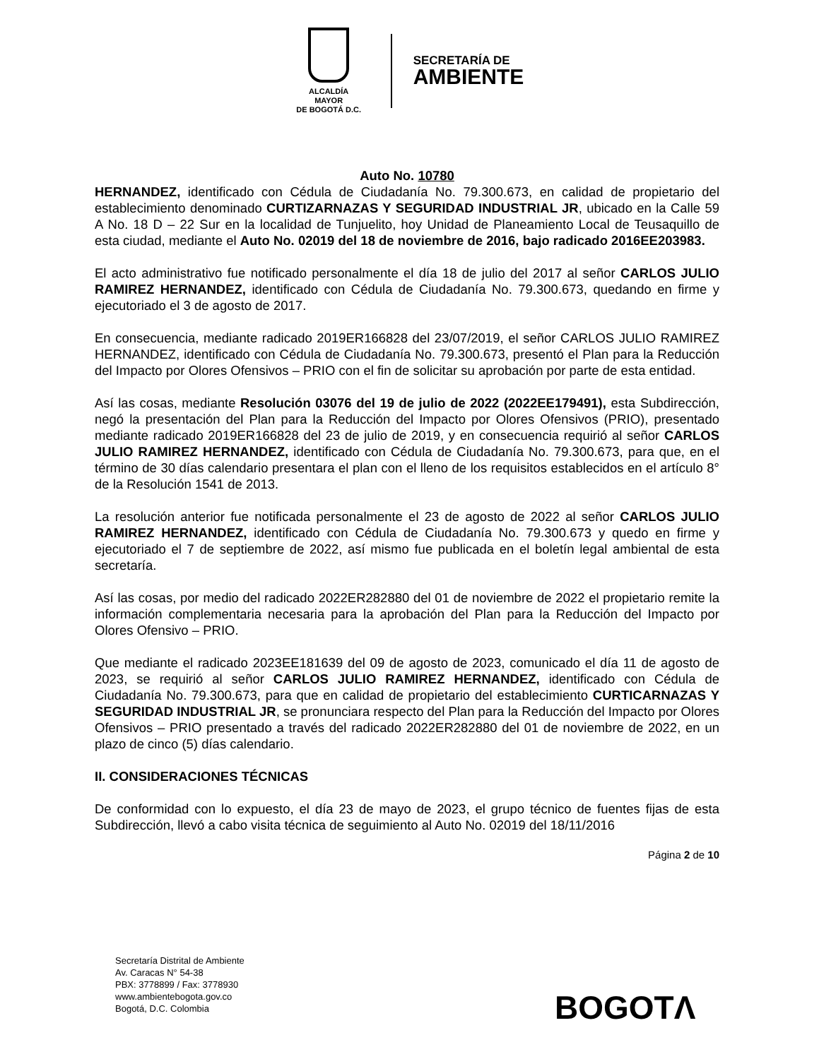ALCALDÍA MAYOR
DE BOGOTÁ D.C.
SECRETARÍA DE
AMBIENTE
Auto No. 10780
HERNANDEZ, identificado con Cédula de Ciudadanía No. 79.300.673, en calidad de propietario del establecimiento denominado CURTIZARNAZAS Y SEGURIDAD INDUSTRIAL JR, ubicado en la Calle 59 A No. 18 D – 22 Sur en la localidad de Tunjuelito, hoy Unidad de Planeamiento Local de Teusaquillo de esta ciudad, mediante el Auto No. 02019 del 18 de noviembre de 2016, bajo radicado 2016EE203983.
El acto administrativo fue notificado personalmente el día 18 de julio del 2017 al señor CARLOS JULIO RAMIREZ HERNANDEZ, identificado con Cédula de Ciudadanía No. 79.300.673, quedando en firme y ejecutoriado el 3 de agosto de 2017.
En consecuencia, mediante radicado 2019ER166828 del 23/07/2019, el señor CARLOS JULIO RAMIREZ HERNANDEZ, identificado con Cédula de Ciudadanía No. 79.300.673, presentó el Plan para la Reducción del Impacto por Olores Ofensivos – PRIO con el fin de solicitar su aprobación por parte de esta entidad.
Así las cosas, mediante Resolución 03076 del 19 de julio de 2022 (2022EE179491), esta Subdirección, negó la presentación del Plan para la Reducción del Impacto por Olores Ofensivos (PRIO), presentado mediante radicado 2019ER166828 del 23 de julio de 2019, y en consecuencia requirió al señor CARLOS JULIO RAMIREZ HERNANDEZ, identificado con Cédula de Ciudadanía No. 79.300.673, para que, en el término de 30 días calendario presentara el plan con el lleno de los requisitos establecidos en el artículo 8° de la Resolución 1541 de 2013.
La resolución anterior fue notificada personalmente el 23 de agosto de 2022 al señor CARLOS JULIO RAMIREZ HERNANDEZ, identificado con Cédula de Ciudadanía No. 79.300.673 y quedo en firme y ejecutoriado el 7 de septiembre de 2022, así mismo fue publicada en el boletín legal ambiental de esta secretaría.
Así las cosas, por medio del radicado 2022ER282880 del 01 de noviembre de 2022 el propietario remite la información complementaria necesaria para la aprobación del Plan para la Reducción del Impacto por Olores Ofensivo – PRIO.
Que mediante el radicado 2023EE181639 del 09 de agosto de 2023, comunicado el día 11 de agosto de 2023, se requirió al señor CARLOS JULIO RAMIREZ HERNANDEZ, identificado con Cédula de Ciudadanía No. 79.300.673, para que en calidad de propietario del establecimiento CURTICARNAZAS Y SEGURIDAD INDUSTRIAL JR, se pronunciara respecto del Plan para la Reducción del Impacto por Olores Ofensivos – PRIO presentado a través del radicado 2022ER282880 del 01 de noviembre de 2022, en un plazo de cinco (5) días calendario.
II. CONSIDERACIONES TÉCNICAS
De conformidad con lo expuesto, el día 23 de mayo de 2023, el grupo técnico de fuentes fijas de esta Subdirección, llevó a cabo visita técnica de seguimiento al Auto No. 02019 del 18/11/2016
Página 2 de 10
Secretaría Distrital de Ambiente
Av. Caracas N° 54-38
PBX: 3778899 / Fax: 3778930
www.ambientebogota.gov.co
Bogotá, D.C. Colombia
BOGOTΛ